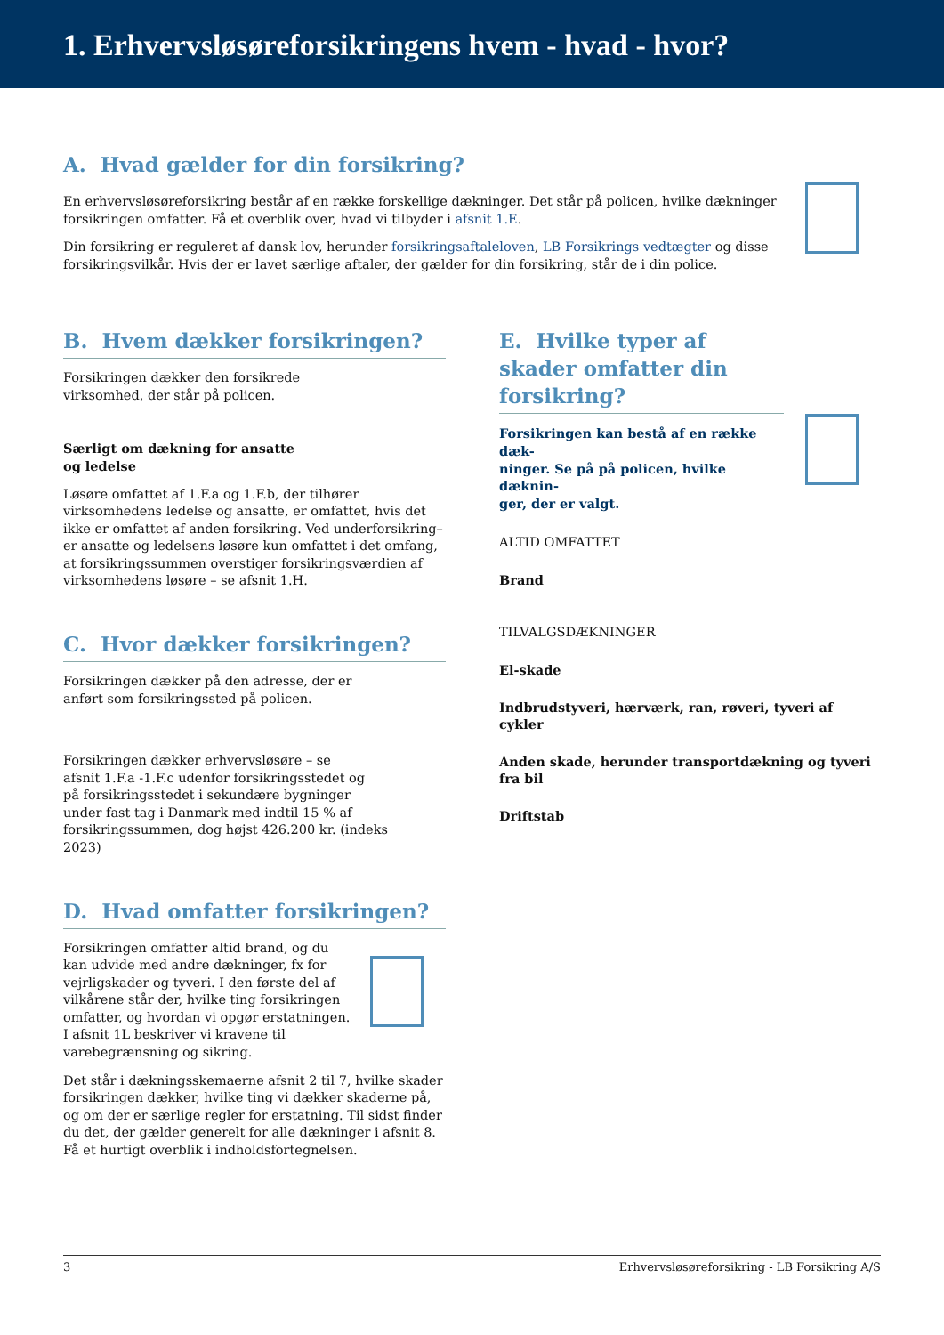1. Erhvervsløsøreforsikringens hvem - hvad - hvor?
A. Hvad gælder for din forsikring?
En erhvervsløsøreforsikring består af en række forskellige dækninger. Det står på policen, hvilke dækninger forsikringen omfatter. Få et overblik over, hvad vi tilbyder i afsnit 1.E.
Din forsikring er reguleret af dansk lov, herunder forsikringsaftaleloven, LB Forsikrings vedtægter og disse forsikringsvilkår. Hvis der er lavet særlige aftaler, der gælder for din forsikring, står de i din police.
B. Hvem dækker forsikringen?
Forsikringen dækker den forsikrede
virksomhed, der står på policen.
Særligt om dækning for ansatte
og ledelse
Løsøre omfattet af 1.F.a og 1.F.b, der tilhører virksomhedens ledelse og ansatte, er omfattet, hvis det ikke er omfattet af anden forsikring. Ved underforsikring– er ansatte og ledelsens løsøre kun omfattet i det omfang, at forsikringssummen overstiger forsikringsværdien af virksomhedens løsøre – se afsnit 1.H.
C. Hvor dækker forsikringen?
Forsikringen dækker på den adresse, der er
anført som forsikringssted på policen.
Forsikringen dækker erhvervsløsøre – se
afsnit 1.F.a -1.F.c udenfor forsikringsstedet og
på forsikringsstedet i sekundære bygninger
under fast tag i Danmark med indtil 15 % af
forsikringssummen, dog højst 426.200 kr. (indeks
2023)
D. Hvad omfatter forsikringen?
Forsikringen omfatter altid brand, og du kan udvide med andre dækninger, fx for vejrligskader og tyveri. I den første del af vilkårene står der, hvilke ting forsikringen omfatter, og hvordan vi opgør erstatningen. I afsnit 1L beskriver vi kravene til varebegrænsning og sikring.
Det står i dækningsskemaerne afsnit 2 til 7, hvilke skader forsikringen dækker, hvilke ting vi dækker skaderne på, og om der er særlige regler for erstatning. Til sidst finder du det, der gælder generelt for alle dækninger i afsnit 8. Få et hurtigt overblik i indholdsfortegnelsen.
E. Hvilke typer af skader omfatter din forsikring?
Forsikringen kan bestå af en række dæk-
ninger. Se på på policen, hvilke dæknin-
ger, der er valgt.
ALTID OMFATTET
Brand
TILVALGSDÆKNINGER
El-skade
Indbrudstyveri, hærværk, ran, røveri, tyveri af cykler
Anden skade, herunder transportdækning og tyveri fra bil
Driftstab
3 Erhvervsløsøreforsikring - LB Forsikring A/S